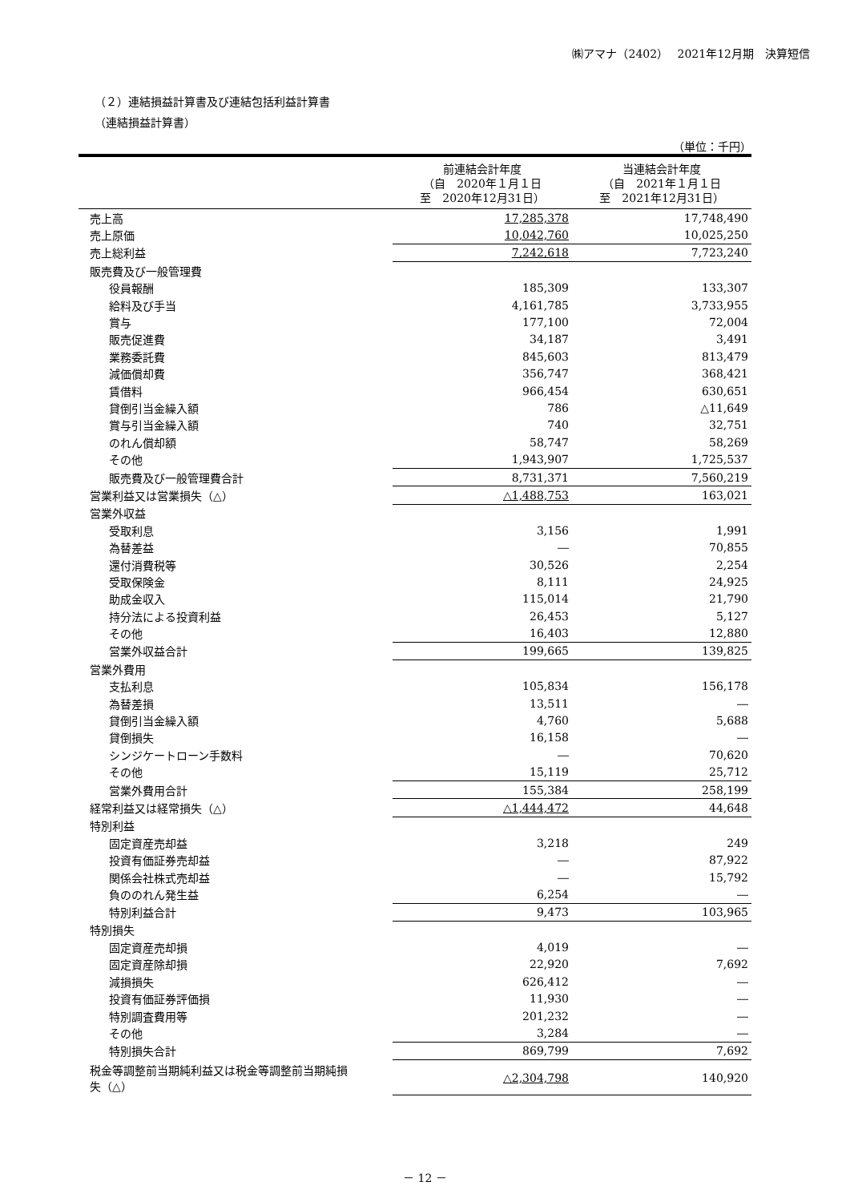㈱アマナ（2402）　 2021年12月期　決算短信
（２）連結損益計算書及び連結包括利益計算書
（連結損益計算書）
（単位：千円）
| | 前連結会計年度 （自 2020年１月１日 至 2020年12月31日） | 当連結会計年度 （自 2021年１月１日 至 2021年12月31日） |
| --- | --- | --- |
| 売上高 | 17,285,378 | 17,748,490 |
| 売上原価 | 10,042,760 | 10,025,250 |
| 売上総利益 | 7,242,618 | 7,723,240 |
| 販売費及び一般管理費 | | |
| 役員報酬 | 185,309 | 133,307 |
| 給料及び手当 | 4,161,785 | 3,733,955 |
| 賞与 | 177,100 | 72,004 |
| 販売促進費 | 34,187 | 3,491 |
| 業務委託費 | 845,603 | 813,479 |
| 減価償却費 | 356,747 | 368,421 |
| 賃借料 | 966,454 | 630,651 |
| 貸倒引当金繰入額 | 786 | △11,649 |
| 賞与引当金繰入額 | 740 | 32,751 |
| のれん償却額 | 58,747 | 58,269 |
| その他 | 1,943,907 | 1,725,537 |
| 販売費及び一般管理費合計 | 8,731,371 | 7,560,219 |
| 営業利益又は営業損失（△） | △1,488,753 | 163,021 |
| 営業外収益 | | |
| 受取利息 | 3,156 | 1,991 |
| 為替差益 | ― | 70,855 |
| 還付消費税等 | 30,526 | 2,254 |
| 受取保険金 | 8,111 | 24,925 |
| 助成金収入 | 115,014 | 21,790 |
| 持分法による投資利益 | 26,453 | 5,127 |
| その他 | 16,403 | 12,880 |
| 営業外収益合計 | 199,665 | 139,825 |
| 営業外費用 | | |
| 支払利息 | 105,834 | 156,178 |
| 為替差損 | 13,511 | ― |
| 貸倒引当金繰入額 | 4,760 | 5,688 |
| 貸倒損失 | 16,158 | ― |
| シンジケートローン手数料 | ― | 70,620 |
| その他 | 15,119 | 25,712 |
| 営業外費用合計 | 155,384 | 258,199 |
| 経常利益又は経常損失（△） | △1,444,472 | 44,648 |
| 特別利益 | | |
| 固定資産売却益 | 3,218 | 249 |
| 投資有価証券売却益 | ― | 87,922 |
| 関係会社株式売却益 | ― | 15,792 |
| 負ののれん発生益 | 6,254 | ― |
| 特別利益合計 | 9,473 | 103,965 |
| 特別損失 | | |
| 固定資産売却損 | 4,019 | ― |
| 固定資産除却損 | 22,920 | 7,692 |
| 減損損失 | 626,412 | ― |
| 投資有価証券評価損 | 11,930 | ― |
| 特別調査費用等 | 201,232 | ― |
| その他 | 3,284 | ― |
| 特別損失合計 | 869,799 | 7,692 |
| 税金等調整前当期純利益又は税金等調整前当期純損 失（△） | △2,304,798 | 140,920 |
－ 12 －